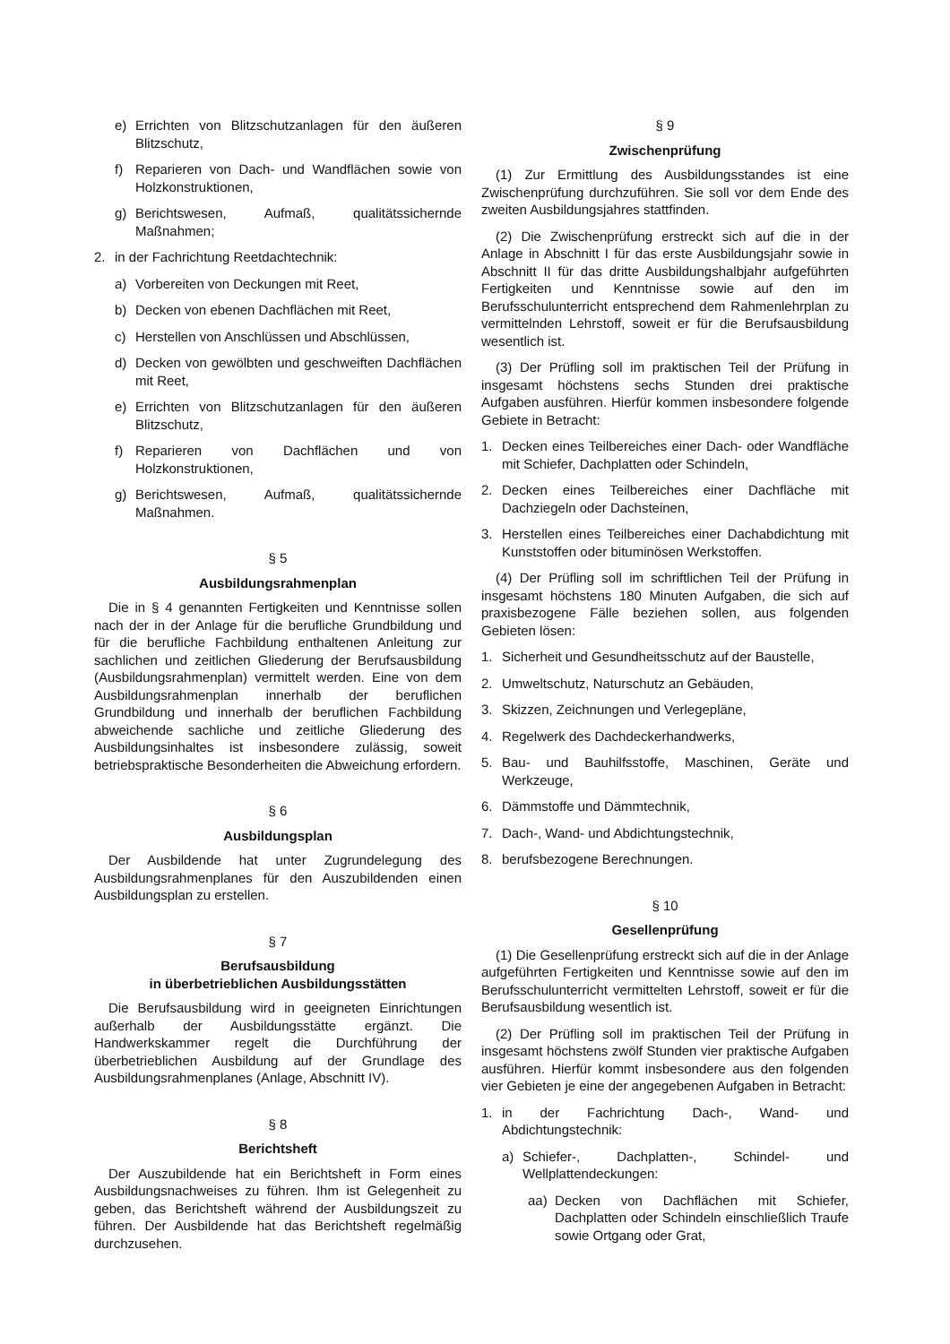e) Errichten von Blitzschutzanlagen für den äußeren Blitzschutz,
f) Reparieren von Dach- und Wandflächen sowie von Holzkonstruktionen,
g) Berichtswesen, Aufmaß, qualitätssichernde Maßnahmen;
2. in der Fachrichtung Reetdachtechnik:
a) Vorbereiten von Deckungen mit Reet,
b) Decken von ebenen Dachflächen mit Reet,
c) Herstellen von Anschlüssen und Abschlüssen,
d) Decken von gewölbten und geschweiften Dachflächen mit Reet,
e) Errichten von Blitzschutzanlagen für den äußeren Blitzschutz,
f) Reparieren von Dachflächen und von Holzkonstruktionen,
g) Berichtswesen, Aufmaß, qualitätssichernde Maßnahmen.
§ 5
Ausbildungsrahmenplan
Die in § 4 genannten Fertigkeiten und Kenntnisse sollen nach der in der Anlage für die berufliche Grundbildung und für die berufliche Fachbildung enthaltenen Anleitung zur sachlichen und zeitlichen Gliederung der Berufsausbildung (Ausbildungsrahmenplan) vermittelt werden. Eine von dem Ausbildungsrahmenplan innerhalb der beruflichen Grundbildung und innerhalb der beruflichen Fachbildung abweichende sachliche und zeitliche Gliederung des Ausbildungsinhaltes ist insbesondere zulässig, soweit betriebspraktische Besonderheiten die Abweichung erfordern.
§ 6
Ausbildungsplan
Der Ausbildende hat unter Zugrundelegung des Ausbildungsrahmenplanes für den Auszubildenden einen Ausbildungsplan zu erstellen.
§ 7
Berufsausbildung
in überbetrieblichen Ausbildungsstätten
Die Berufsausbildung wird in geeigneten Einrichtungen außerhalb der Ausbildungsstätte ergänzt. Die Handwerkskammer regelt die Durchführung der überbetrieblichen Ausbildung auf der Grundlage des Ausbildungsrahmenplanes (Anlage, Abschnitt IV).
§ 8
Berichtsheft
Der Auszubildende hat ein Berichtsheft in Form eines Ausbildungsnachweises zu führen. Ihm ist Gelegenheit zu geben, das Berichtsheft während der Ausbildungszeit zu führen. Der Ausbildende hat das Berichtsheft regelmäßig durchzusehen.
§ 9
Zwischenprüfung
(1) Zur Ermittlung des Ausbildungsstandes ist eine Zwischenprüfung durchzuführen. Sie soll vor dem Ende des zweiten Ausbildungsjahres stattfinden.
(2) Die Zwischenprüfung erstreckt sich auf die in der Anlage in Abschnitt I für das erste Ausbildungsjahr sowie in Abschnitt II für das dritte Ausbildungshalbjahr aufgeführten Fertigkeiten und Kenntnisse sowie auf den im Berufsschulunterricht entsprechend dem Rahmenlehrplan zu vermittelnden Lehrstoff, soweit er für die Berufsausbildung wesentlich ist.
(3) Der Prüfling soll im praktischen Teil der Prüfung in insgesamt höchstens sechs Stunden drei praktische Aufgaben ausführen. Hierfür kommen insbesondere folgende Gebiete in Betracht:
1. Decken eines Teilbereiches einer Dach- oder Wandfläche mit Schiefer, Dachplatten oder Schindeln,
2. Decken eines Teilbereiches einer Dachfläche mit Dachziegeln oder Dachsteinen,
3. Herstellen eines Teilbereiches einer Dachabdichtung mit Kunststoffen oder bituminösen Werkstoffen.
(4) Der Prüfling soll im schriftlichen Teil der Prüfung in insgesamt höchstens 180 Minuten Aufgaben, die sich auf praxisbezogene Fälle beziehen sollen, aus folgenden Gebieten lösen:
1. Sicherheit und Gesundheitsschutz auf der Baustelle,
2. Umweltschutz, Naturschutz an Gebäuden,
3. Skizzen, Zeichnungen und Verlegepläne,
4. Regelwerk des Dachdeckerhandwerks,
5. Bau- und Bauhilfsstoffe, Maschinen, Geräte und Werkzeuge,
6. Dämmstoffe und Dämmtechnik,
7. Dach-, Wand- und Abdichtungstechnik,
8. berufsbezogene Berechnungen.
§ 10
Gesellenprüfung
(1) Die Gesellenprüfung erstreckt sich auf die in der Anlage aufgeführten Fertigkeiten und Kenntnisse sowie auf den im Berufsschulunterricht vermittelten Lehrstoff, soweit er für die Berufsausbildung wesentlich ist.
(2) Der Prüfling soll im praktischen Teil der Prüfung in insgesamt höchstens zwölf Stunden vier praktische Aufgaben ausführen. Hierfür kommt insbesondere aus den folgenden vier Gebieten je eine der angegebenen Aufgaben in Betracht:
1. in der Fachrichtung Dach-, Wand- und Abdichtungstechnik:
a) Schiefer-, Dachplatten-, Schindel- und Wellplattendeckungen:
aa) Decken von Dachflächen mit Schiefer, Dachplatten oder Schindeln einschließlich Traufe sowie Ortgang oder Grat,